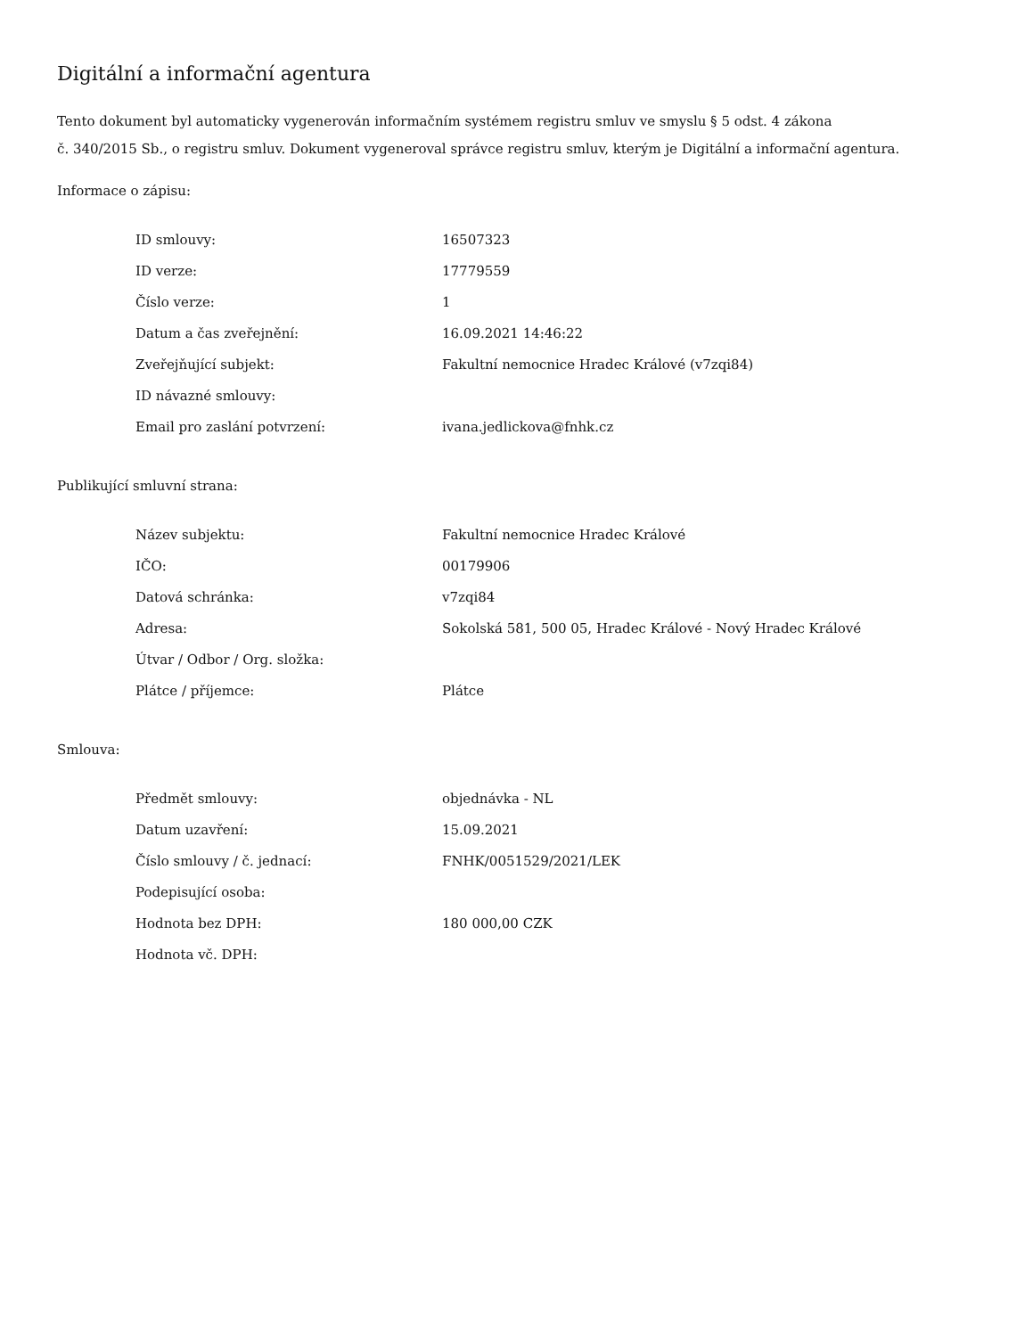Digitální a informační agentura
Tento dokument byl automaticky vygenerován informačním systémem registru smluv ve smyslu § 5 odst. 4 zákona
č. 340/2015 Sb., o registru smluv. Dokument vygeneroval správce registru smluv, kterým je Digitální a informační agentura.
Informace o zápisu:
| ID smlouvy: | 16507323 |
| ID verze: | 17779559 |
| Číslo verze: | 1 |
| Datum a čas zveřejnění: | 16.09.2021 14:46:22 |
| Zveřejňující subjekt: | Fakultní nemocnice Hradec Králové (v7zqi84) |
| ID návazné smlouvy: | |
| Email pro zaslání potvrzení: | ivana.jedlickova@fnhk.cz |
Publikující smluvní strana:
| Název subjektu: | Fakultní nemocnice Hradec Králové |
| IČO: | 00179906 |
| Datová schránka: | v7zqi84 |
| Adresa: | Sokolská 581, 500 05, Hradec Králové - Nový Hradec Králové |
| Útvar / Odbor / Org. složka: | |
| Plátce / příjemce: | Plátce |
Smlouva:
| Předmět smlouvy: | objednávka - NL |
| Datum uzavření: | 15.09.2021 |
| Číslo smlouvy / č. jednací: | FNHK/0051529/2021/LEK |
| Podepisující osoba: | |
| Hodnota bez DPH: | 180 000,00 CZK |
| Hodnota vč. DPH: | |